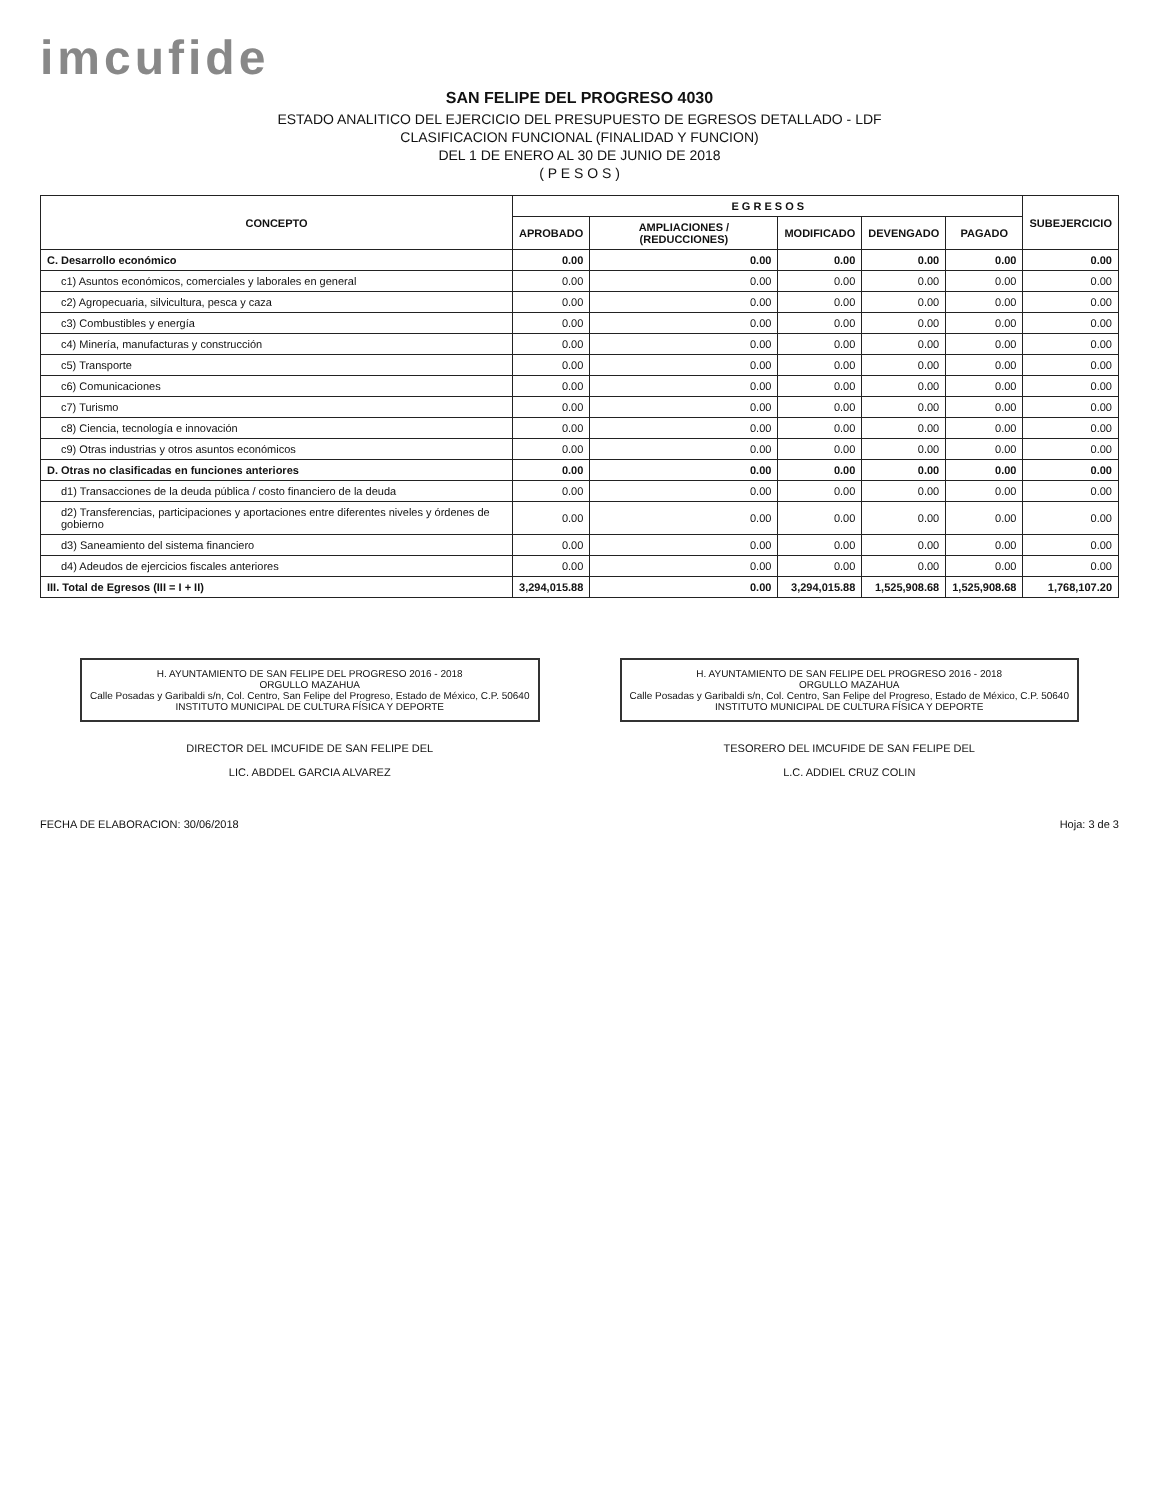imcufide
SAN FELIPE DEL PROGRESO 4030
ESTADO ANALITICO DEL EJERCICIO DEL PRESUPUESTO DE EGRESOS DETALLADO - LDF
CLASIFICACION FUNCIONAL (FINALIDAD Y FUNCION)
DEL 1 DE ENERO AL 30 DE JUNIO DE 2018
( P E S O S )
| CONCEPTO | E G R E S O S | | | | | SUBEJERCICIO |
| --- | --- | --- | --- | --- | --- | --- |
| | APROBADO | AMPLIACIONES / (REDUCCIONES) | MODIFICADO | DEVENGADO | PAGADO | |
| C. Desarrollo económico | 0.00 | 0.00 | 0.00 | 0.00 | 0.00 | 0.00 |
| c1) Asuntos económicos, comerciales y laborales en general | 0.00 | 0.00 | 0.00 | 0.00 | 0.00 | 0.00 |
| c2) Agropecuaria, silvicultura, pesca y caza | 0.00 | 0.00 | 0.00 | 0.00 | 0.00 | 0.00 |
| c3) Combustibles y energía | 0.00 | 0.00 | 0.00 | 0.00 | 0.00 | 0.00 |
| c4) Minería, manufacturas y construcción | 0.00 | 0.00 | 0.00 | 0.00 | 0.00 | 0.00 |
| c5) Transporte | 0.00 | 0.00 | 0.00 | 0.00 | 0.00 | 0.00 |
| c6) Comunicaciones | 0.00 | 0.00 | 0.00 | 0.00 | 0.00 | 0.00 |
| c7) Turismo | 0.00 | 0.00 | 0.00 | 0.00 | 0.00 | 0.00 |
| c8) Ciencia, tecnología e innovación | 0.00 | 0.00 | 0.00 | 0.00 | 0.00 | 0.00 |
| c9) Otras industrias y otros asuntos económicos | 0.00 | 0.00 | 0.00 | 0.00 | 0.00 | 0.00 |
| D. Otras no clasificadas en funciones anteriores | 0.00 | 0.00 | 0.00 | 0.00 | 0.00 | 0.00 |
| d1) Transacciones de la deuda pública / costo financiero de la deuda | 0.00 | 0.00 | 0.00 | 0.00 | 0.00 | 0.00 |
| d2) Transferencias, participaciones y aportaciones entre diferentes niveles y órdenes de gobierno | 0.00 | 0.00 | 0.00 | 0.00 | 0.00 | 0.00 |
| d3) Saneamiento del sistema financiero | 0.00 | 0.00 | 0.00 | 0.00 | 0.00 | 0.00 |
| d4) Adeudos de ejercicios fiscales anteriores | 0.00 | 0.00 | 0.00 | 0.00 | 0.00 | 0.00 |
| III. Total de Egresos (III = I + II) | 3,294,015.88 | 0.00 | 3,294,015.88 | 1,525,908.68 | 1,525,908.68 | 1,768,107.20 |
H. AYUNTAMIENTO DE SAN FELIPE DEL PROGRESO 2016 - 2018
ORGULLO MAZAHUA
Calle Posadas y Garibaldi s/n, Col. Centro, San Felipe del Progreso, Estado de México, C.P. 50640
INSTITUTO MUNICIPAL DE CULTURA FÍSICA Y DEPORTE
DIRECTOR DEL IMCUFIDE DE SAN FELIPE DEL
LIC. ABDDEL GARCIA ALVAREZ
H. AYUNTAMIENTO DE SAN FELIPE DEL PROGRESO 2016 - 2018
ORGULLO MAZAHUA
Calle Posadas y Garibaldi s/n, Col. Centro, San Felipe del Progreso, Estado de México, C.P. 50640
INSTITUTO MUNICIPAL DE CULTURA FÍSICA Y DEPORTE
TESORERO DEL IMCUFIDE DE SAN FELIPE DEL
L.C. ADDIEL CRUZ COLIN
FECHA DE ELABORACION: 30/06/2018 Hoja: 3 de 3